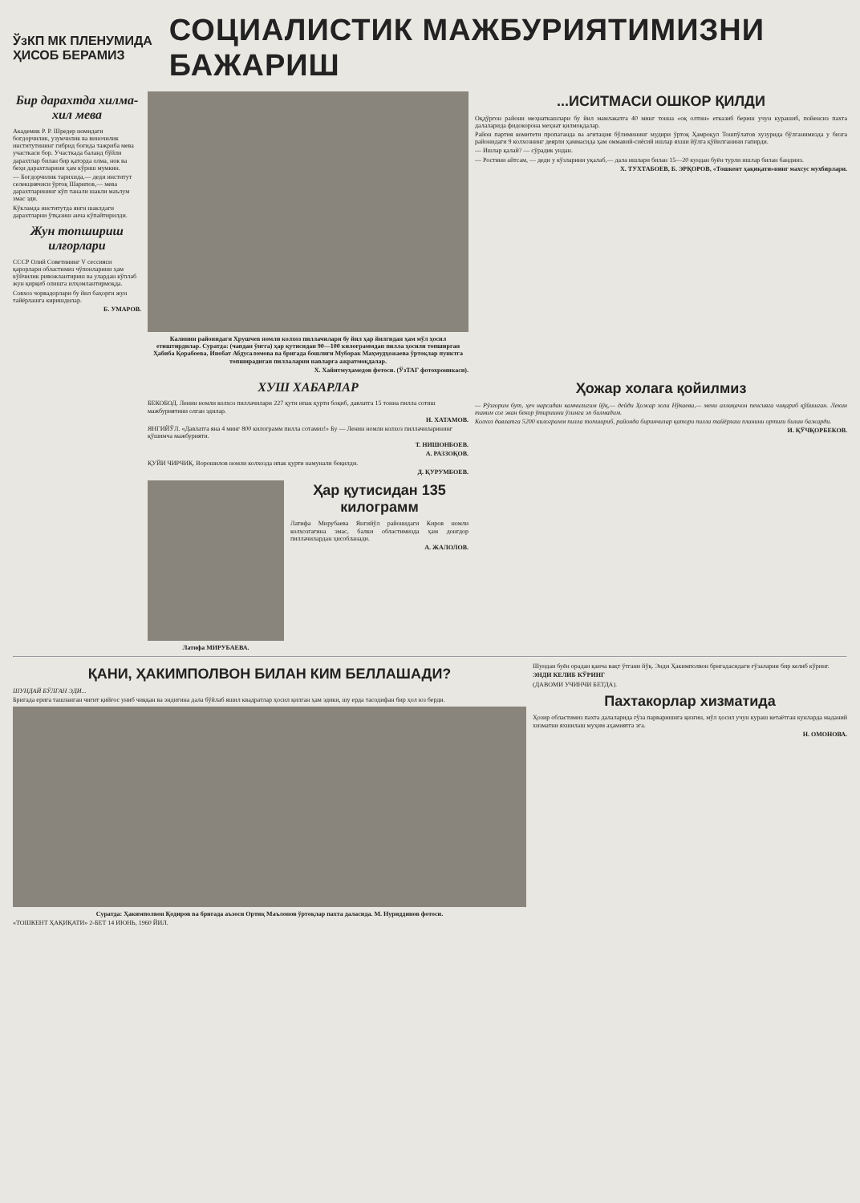ЎзКП МК ПЛЕНУМИДА
ҲИСОБ БЕРАМИЗ
СОЦИАЛИСТИК МАЖБУРИЯТИМИЗНИ БАЖАРИШ
Бир дарахтда хилма-хил мева
Академик Р. Р. Шредер номидаги боғдорчилик, узумчилик ва виночилик институтининг гибрид боғида тажриба мева участкаси бор. Участкада баланд бўйли дарахтлар билан бир қаторда олма, нок ва беҳи дарахтларини ҳам кўриш мумкин.
— Боғдорчилик тарихида,— деди институт селекциячиси ўртоқ Шарипов,— мева дарахтларининг кўп танали шакли маълум эмас эди.
Кўкламда институтда янги шаклдаги дарахтларни ўтқазиш анча кўпайтирилди.
Жун топшириш илғорлари
СССР Олий Советининг V сессияси қарорлари областимиз чўпонларини ҳам кўйчилик ривожлантириш ва улардан кўплаб жун қирқиб олишга илҳомлантирмоқда.
Совхоз чорвадорлари бу йил баҳорги жун тайёрлашга киришдилар.
Б. УМАРОВ.
Калинин районидаги Хрушчев номли колхоз пиллачилари бу йил ҳар йилгидан ҳам мўл ҳосил етиштирдилар. Суратда: (чапдан ўнгга) ҳар қутисидан 90—100 килограммдан пилла ҳосили топширган Ҳабиба Қорабоева, Инобат Абдусаломова ва бригада бошлиғи Муборак Маҳмудҳожаева ўртоқлар пунктга топширадиган пиллаларни навларга ажратмоқдалар.
Х. Хайитмуҳамедов фотоси. (ЎзТАГ фотохроникаси).
...ИСИТМАСИ ОШКОР ҚИЛДИ
Оқдўргон райони меҳнаткашлари бу йил мамлакатга 40 минг тонна «оқ олтин» етказиб бериш учун курашиб, пойенсиз пахта далаларида фидокорона меҳнат қилмоқдалар.
Район партия комитети пропаганда ва агитация бўлимининг мудири ўртоқ Ҳамроқул Тошпўлатов хузурида бўлганимизда у бизга районидаги 9 колхознинг деярли ҳаммасида ҳам оммавий-сиёсий ишлар яхши йўлга қўйилганини гапирди.
— Ишлар қалай? — сўрадик ундан.
— Ростини айтсам, — деди у кўзларини уқалаб,— дала ишлари билан 15—20 кундан буён турли ишлар билан бандмиз.
Х. ТУХТАБОЕВ, Б. ЭРҚОРОВ, «Тошкент ҳақиқати»нинг махсус мухбирлари.
ХУШ ХАБАРЛАР
БЕКОБОД. Ленин номли колхоз пиллачилари 227 қути ипак қурти боқиб, давлатга 15 тонна пилла сотиш мажбуриятини олган эдилар.
Н. ХАТАМОВ.
ЯНГИЙЎЛ. «Давлатга яна 4 минг 800 килограмм пилла сотамиз!» Бу — Ленин номли колхоз пиллачиларининг қўшимча мажбурияти.
Т. НИШОНБОЕВ.
А. РАЗЗОҚОВ.
ҚУЙИ ЧИРЧИҚ. Ворошилов номли колхозда ипак қурти намунали боқилди.
Д. ҚУРУМБОЕВ.
Латифа МИРУБАЕВА.
Ҳар қутисидан 135 килограмм
Латифа Мирубаева Янгийўл районидаги Киров номли колхозгагина эмас, балки областимизда ҳам донгдор пиллачилардан ҳисобланади.
А. ЖАЛОЛОВ.
Ҳожар холага қойилмиз
— Рўзғорим бут, ҳеч нарсадан камчилигим йўқ,— дейди Ҳожар хола Нўкаева,— мени аллақачон пенсияга чиқариб қўйишган. Лекин таним соғ экан бекор ўтиришни ўзимга эп билмадим.
Колхоз давлатга 5200 килограмм пилла топшириб, районда биринчилар қатори пилла тайёрлаш планини ортиғи билан бажарди.
И. ҚЎЧҚОРБЕКОВ.
ҚАНИ, ҲАКИМПОЛВОН БИЛАН КИМ БЕЛЛАШАДИ?
ШУНДАЙ БЎЛГАН ЭДИ...
Бригада ерига ташланган чигит қийғос униб чиққан ва эндигина дала бўйлаб яшил квадратлар ҳосил қилган ҳам эдики, шу ерда тасодифан бир ҳол юз берди.
Суратда: Ҳакимполвон Қодиров ва бригада аъзоси Ортиқ Маълонов ўртоқлар пахта даласида. М. Нуриддинов фотоси.
«ТОШКЕНТ ҲАҚИҚАТИ» 2-БЕТ 14 ИЮНЬ, 1960 ЙИЛ.
Шундан буён орадан қанча вақт ўтгани йўқ. Энди Ҳакимполвон бригадасидаги ғўзаларни бир келиб кўринг.
ЭНДИ КЕЛИБ КЎРИНГ
(ДАВОМИ УЧИНЧИ БЕТДА).
Пахтакорлар хизматида
Ҳозир областимиз пахта далаларида ғўза парваришига қизғин, мўл ҳосил учун кураш кетаётган кунларда маданий хизматни яхшилаш муҳим аҳамиятга эга.
Н. ОМОНОВА.